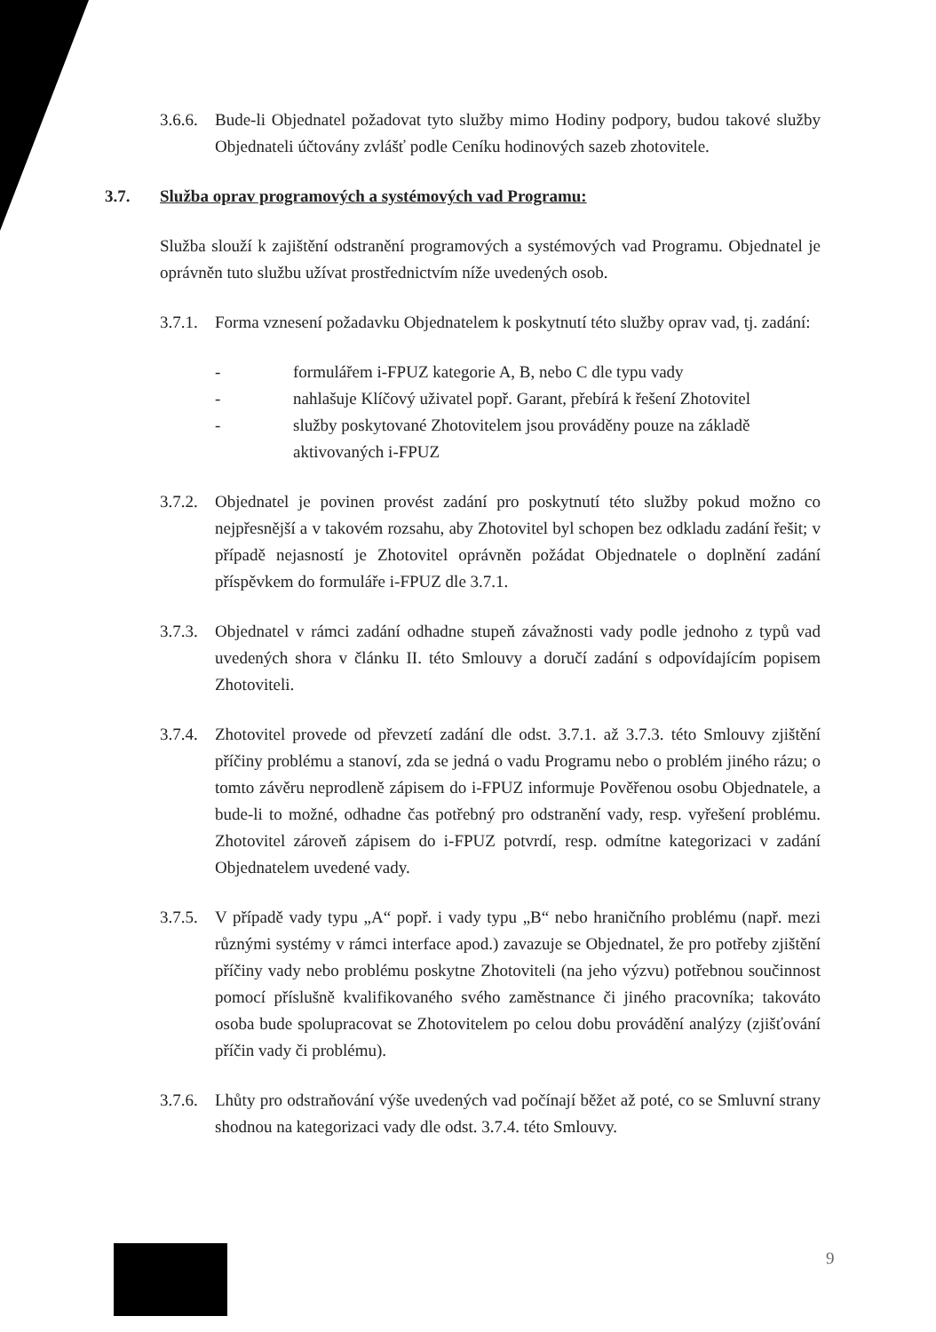3.6.6.
Bude-li Objednatel požadovat tyto služby mimo Hodiny podpory, budou takové služby Objednateli účtovány zvlášť podle Ceníku hodinových sazeb zhotovitele.
3.7. Služba oprav programových a systémových vad Programu:
Služba slouží k zajištění odstranění programových a systémových vad Programu. Objednatel je oprávněn tuto službu užívat prostřednictvím níže uvedených osob.
3.7.1.
Forma vznesení požadavku Objednatelem k poskytnutí této služby oprav vad, tj. zadání:
- formulářem i-FPUZ kategorie A, B, nebo C dle typu vady
- nahlašuje Klíčový uživatel popř. Garant, přebírá k řešení Zhotovitel
- služby poskytované Zhotovitelem jsou prováděny pouze na základě aktivovaných i-FPUZ
3.7.2.
Objednatel je povinen provést zadání pro poskytnutí této služby pokud možno co nejpřesnější a v takovém rozsahu, aby Zhotovitel byl schopen bez odkladu zadání řešit; v případě nejasností je Zhotovitel oprávněn požádat Objednatele o doplnění zadání příspěvkem do formuláře i-FPUZ dle 3.7.1.
3.7.3.
Objednatel v rámci zadání odhadne stupeň závažnosti vady podle jednoho z typů vad uvedených shora v článku II. této Smlouvy a doručí zadání s odpovídajícím popisem Zhotoviteli.
3.7.4.
Zhotovitel provede od převzetí zadání dle odst. 3.7.1. až 3.7.3. této Smlouvy zjištění příčiny problému a stanoví, zda se jedná o vadu Programu nebo o problém jiného rázu; o tomto závěru neprodleně zápisem do i-FPUZ informuje Pověřenou osobu Objednatele, a bude-li to možné, odhadne čas potřebný pro odstranění vady, resp. vyřešení problému. Zhotovitel zároveň zápisem do i-FPUZ potvrdí, resp. odmítne kategorizaci v zadání Objednatelem uvedené vady.
3.7.5.
V případě vady typu „A“ popř. i vady typu „B“ nebo hraničního problému (např. mezi různými systémy v rámci interface apod.) zavazuje se Objednatel, že pro potřeby zjištění příčiny vady nebo problému poskytne Zhotoviteli (na jeho výzvu) potřebnou součinnost pomocí příslušně kvalifikovaného svého zaměstnance či jiného pracovníka; takováto osoba bude spolupracovat se Zhotovitelem po celou dobu provádění analýzy (zjišťování příčin vady či problému).
3.7.6.
Lhůty pro odstraňování výše uvedených vad počínají běžet až poté, co se Smluvní strany shodnou na kategorizaci vady dle odst. 3.7.4. této Smlouvy.
9